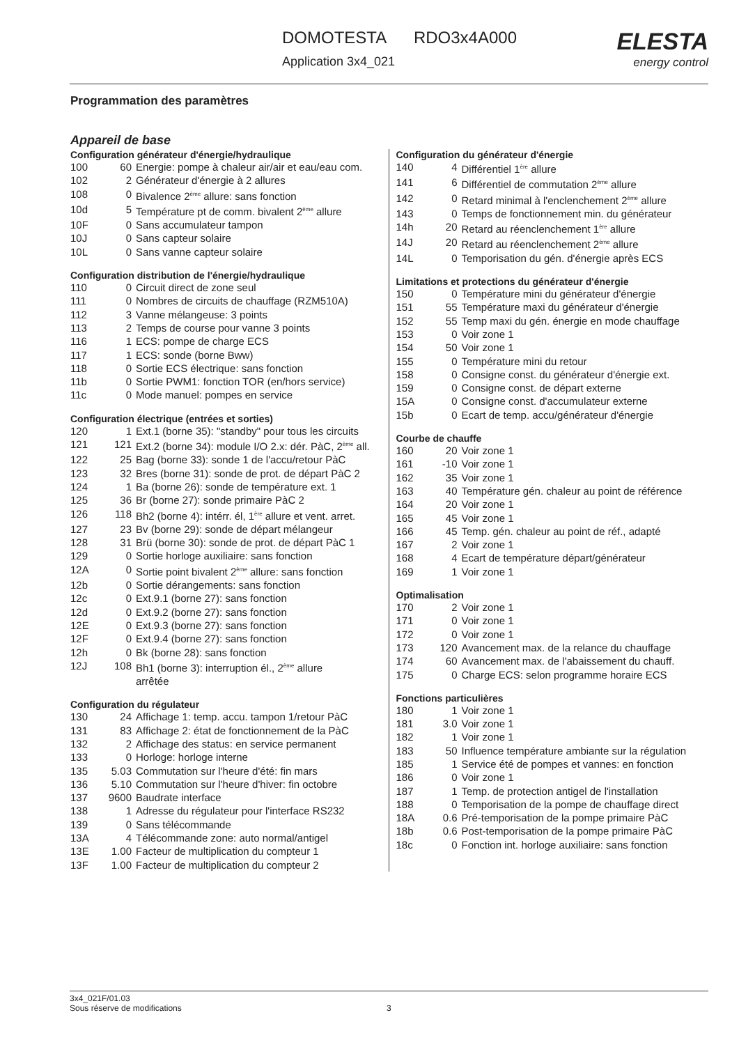DOMOTESTA RDO3x4A000
Application 3x4_021
ELESTA
energy control
Programmation des paramètres
Appareil de base
Configuration générateur d'énergie/hydraulique
| 100 | 60 | Energie: pompe à chaleur air/air et eau/eau com. |
| 102 | 2 | Générateur d'énergie à 2 allures |
| 108 | 0 | Bivalence 2<sup>ème</sup> allure: sans fonction |
| 10d | 5 | Température pt de comm. bivalent 2<sup>ème</sup> allure |
| 10F | 0 | Sans accumulateur tampon |
| 10J | 0 | Sans capteur solaire |
| 10L | 0 | Sans vanne capteur solaire |
Configuration distribution de l'énergie/hydraulique
| 110 | 0 | Circuit direct de zone seul |
| 111 | 0 | Nombres de circuits de chauffage (RZM510A) |
| 112 | 3 | Vanne mélangeuse: 3 points |
| 113 | 2 | Temps de course pour vanne 3 points |
| 116 | 1 | ECS: pompe de charge ECS |
| 117 | 1 | ECS: sonde (borne Bww) |
| 118 | 0 | Sortie ECS électrique: sans fonction |
| 11b | 0 | Sortie PWM1: fonction TOR (en/hors service) |
| 11c | 0 | Mode manuel: pompes en service |
Configuration électrique (entrées et sorties)
| 120 | 1 | Ext.1 (borne 35): "standby" pour tous les circuits |
| 121 | 121 | Ext.2 (borne 34): module I/O 2.x: dér. PàC, 2<sup>ème</sup> all. |
| 122 | 25 | Bag (borne 33): sonde 1 de l'accu/retour PàC |
| 123 | 32 | Bres (borne 31): sonde de prot. de départ PàC 2 |
| 124 | 1 | Ba (borne 26): sonde de température ext. 1 |
| 125 | 36 | Br (borne 27): sonde primaire PàC 2 |
| 126 | 118 | Bh2 (borne 4): intérr. él, 1<sup>ère</sup> allure et vent. arret. |
| 127 | 23 | Bv (borne 29): sonde de départ mélangeur |
| 128 | 31 | Brü (borne 30): sonde de prot. de départ PàC 1 |
| 129 | 0 | Sortie horloge auxiliaire: sans fonction |
| 12A | 0 | Sortie point bivalent 2<sup>ème</sup> allure: sans fonction |
| 12b | 0 | Sortie dérangements: sans fonction |
| 12c | 0 | Ext.9.1 (borne 27): sans fonction |
| 12d | 0 | Ext.9.2 (borne 27): sans fonction |
| 12E | 0 | Ext.9.3 (borne 27): sans fonction |
| 12F | 0 | Ext.9.4 (borne 27): sans fonction |
| 12h | 0 | Bk (borne 28): sans fonction |
| 12J | 108 | Bh1 (borne 3): interruption él., 2<sup>ème</sup> allure arrêtée |
Configuration du régulateur
| 130 | 24 | Affichage 1: temp. accu. tampon 1/retour PàC |
| 131 | 83 | Affichage 2: état de fonctionnement de la PàC |
| 132 | 2 | Affichage des status: en service permanent |
| 133 | 0 | Horloge: horloge interne |
| 135 | 5.03 | Commutation sur l'heure d'été: fin mars |
| 136 | 5.10 | Commutation sur l'heure d'hiver: fin octobre |
| 137 | 9600 | Baudrate interface |
| 138 | 1 | Adresse du régulateur pour l'interface RS232 |
| 139 | 0 | Sans télécommande |
| 13A | 4 | Télécommande zone: auto normal/antigel |
| 13E | 1.00 | Facteur de multiplication du compteur 1 |
| 13F | 1.00 | Facteur de multiplication du compteur 2 |
Configuration du générateur d'énergie
| 140 | 4 | Différentiel 1<sup>ère</sup> allure |
| 141 | 6 | Différentiel de commutation 2<sup>ème</sup> allure |
| 142 | 0 | Retard minimal à l'enclenchement 2<sup>ème</sup> allure |
| 143 | 0 | Temps de fonctionnement min. du générateur |
| 14h | 20 | Retard au réenclenchement 1<sup>ère</sup> allure |
| 14J | 20 | Retard au réenclenchement 2<sup>ème</sup> allure |
| 14L | 0 | Temporisation du gén. d'énergie après ECS |
Limitations et protections du générateur d'énergie
| 150 | 0 | Température mini du générateur d'énergie |
| 151 | 55 | Température maxi du générateur d'énergie |
| 152 | 55 | Temp maxi du gén. énergie en mode chauffage |
| 153 | 0 | Voir zone 1 |
| 154 | 50 | Voir zone 1 |
| 155 | 0 | Température mini du retour |
| 158 | 0 | Consigne const. du générateur d'énergie ext. |
| 159 | 0 | Consigne const. de départ externe |
| 15A | 0 | Consigne const. d'accumulateur externe |
| 15b | 0 | Ecart de temp. accu/générateur d'énergie |
Courbe de chauffe
| 160 | 20 | Voir zone 1 |
| 161 | -10 | Voir zone 1 |
| 162 | 35 | Voir zone 1 |
| 163 | 40 | Température gén. chaleur au point de référence |
| 164 | 20 | Voir zone 1 |
| 165 | 45 | Voir zone 1 |
| 166 | 45 | Temp. gén. chaleur au point de réf., adapté |
| 167 | 2 | Voir zone 1 |
| 168 | 4 | Ecart de température départ/générateur |
| 169 | 1 | Voir zone 1 |
Optimalisation
| 170 | 2 | Voir zone 1 |
| 171 | 0 | Voir zone 1 |
| 172 | 0 | Voir zone 1 |
| 173 | 120 | Avancement max. de la relance du chauffage |
| 174 | 60 | Avancement max. de l'abaissement du chauff. |
| 175 | 0 | Charge ECS: selon programme horaire ECS |
Fonctions particulières
| 180 | 1 | Voir zone 1 |
| 181 | 3.0 | Voir zone 1 |
| 182 | 1 | Voir zone 1 |
| 183 | 50 | Influence température ambiante sur la régulation |
| 185 | 1 | Service été de pompes et vannes: en fonction |
| 186 | 0 | Voir zone 1 |
| 187 | 1 | Temp. de protection antigel de l'installation |
| 188 | 0 | Temporisation de la pompe de chauffage direct |
| 18A | 0.6 | Pré-temporisation de la pompe primaire PàC |
| 18b | 0.6 | Post-temporisation de la pompe primaire PàC |
| 18c | 0 | Fonction int. horloge auxiliaire: sans fonction |
3x4_021F/01.03
Sous réserve de modifications 3